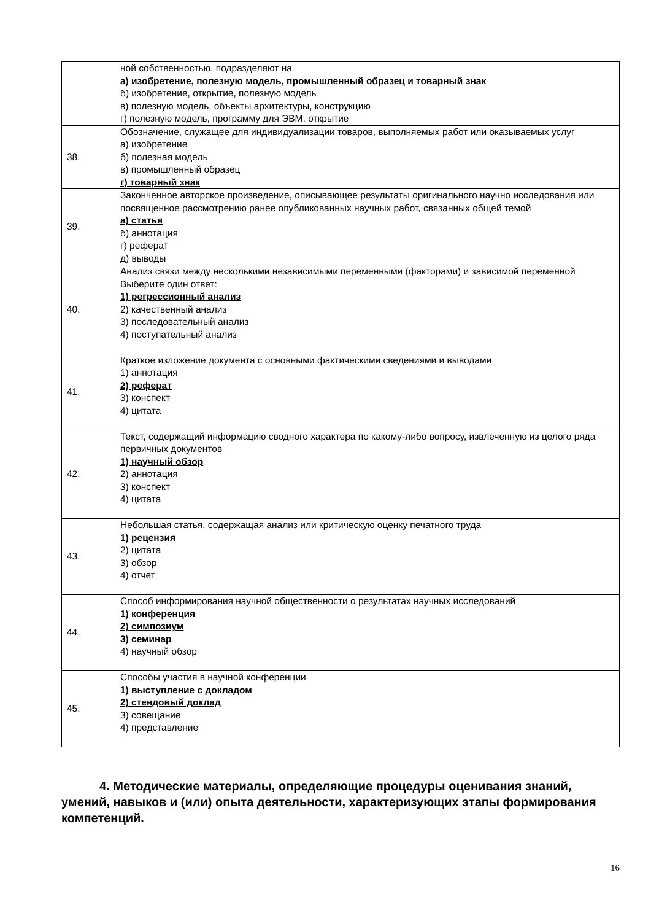| | ной собственностью, подразделяют на а) изобретение, полезную модель, промышленный образец и товарный знак б) изобретение, открытие, полезную модель в) полезную модель, объекты архитектуры, конструкцию г) полезную модель, программу для ЭВМ, открытие |
| 38. | Обозначение, служащее для индивидуализации товаров, выполняемых работ или оказываемых услуг а) изобретение б) полезная модель в) промышленный образец г) товарный знак |
| 39. | Законченное авторское произведение, описывающее результаты оригинального научно исследования или посвященное рассмотрению ранее опубликованных научных работ, связанных общей темой а) статья б) аннотация г) реферат д) выводы |
| 40. | Анализ связи между несколькими независимыми переменными (факторами) и зависимой переменной Выберите один ответ: 1) регрессионный анализ 2) качественный анализ 3) последовательный анализ 4) поступательный анализ |
| 41. | Краткое изложение документа с основными фактическими сведениями и выводами 1) аннотация 2) реферат 3) конспект 4) цитата |
| 42. | Текст, содержащий информацию сводного характера по какому-либо вопросу, извлеченную из целого ряда первичных документов 1) научный обзор 2) аннотация 3) конспект 4) цитата |
| 43. | Небольшая статья, содержащая анализ или критическую оценку печатного труда 1) рецензия 2) цитата 3) обзор 4) отчет |
| 44. | Способ информирования научной общественности о результатах научных исследований 1) конференция 2) симпозиум 3) семинар 4) научный обзор |
| 45. | Способы участия в научной конференции 1) выступление с докладом 2) стендовый доклад 3) совещание 4) представление |
4. Методические материалы, определяющие процедуры оценивания знаний, умений, навыков и (или) опыта деятельности, характеризующих этапы формирования компетенций.
16